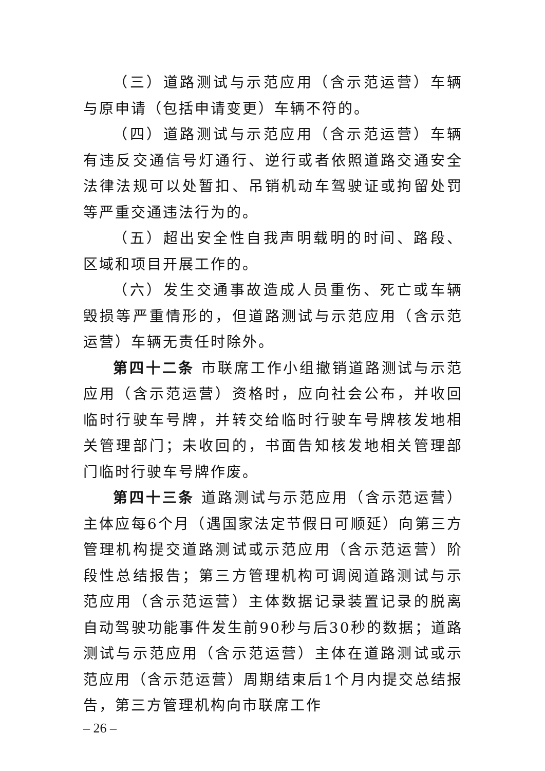（三）道路测试与示范应用（含示范运营）车辆与原申请（包括申请变更）车辆不符的。
（四）道路测试与示范应用（含示范运营）车辆有违反交通信号灯通行、逆行或者依照道路交通安全法律法规可以处暂扣、吊销机动车驾驶证或拘留处罚等严重交通违法行为的。
（五）超出安全性自我声明载明的时间、路段、区域和项目开展工作的。
（六）发生交通事故造成人员重伤、死亡或车辆毁损等严重情形的，但道路测试与示范应用（含示范运营）车辆无责任时除外。
第四十二条 市联席工作小组撤销道路测试与示范应用（含示范运营）资格时，应向社会公布，并收回临时行驶车号牌，并转交给临时行驶车号牌核发地相关管理部门；未收回的，书面告知核发地相关管理部门临时行驶车号牌作废。
第四十三条 道路测试与示范应用（含示范运营）主体应每6个月（遇国家法定节假日可顺延）向第三方管理机构提交道路测试或示范应用（含示范运营）阶段性总结报告；第三方管理机构可调阅道路测试与示范应用（含示范运营）主体数据记录装置记录的脱离自动驾驶功能事件发生前90秒与后30秒的数据；道路测试与示范应用（含示范运营）主体在道路测试或示范应用（含示范运营）周期结束后1个月内提交总结报告，第三方管理机构向市联席工作
– 26 –